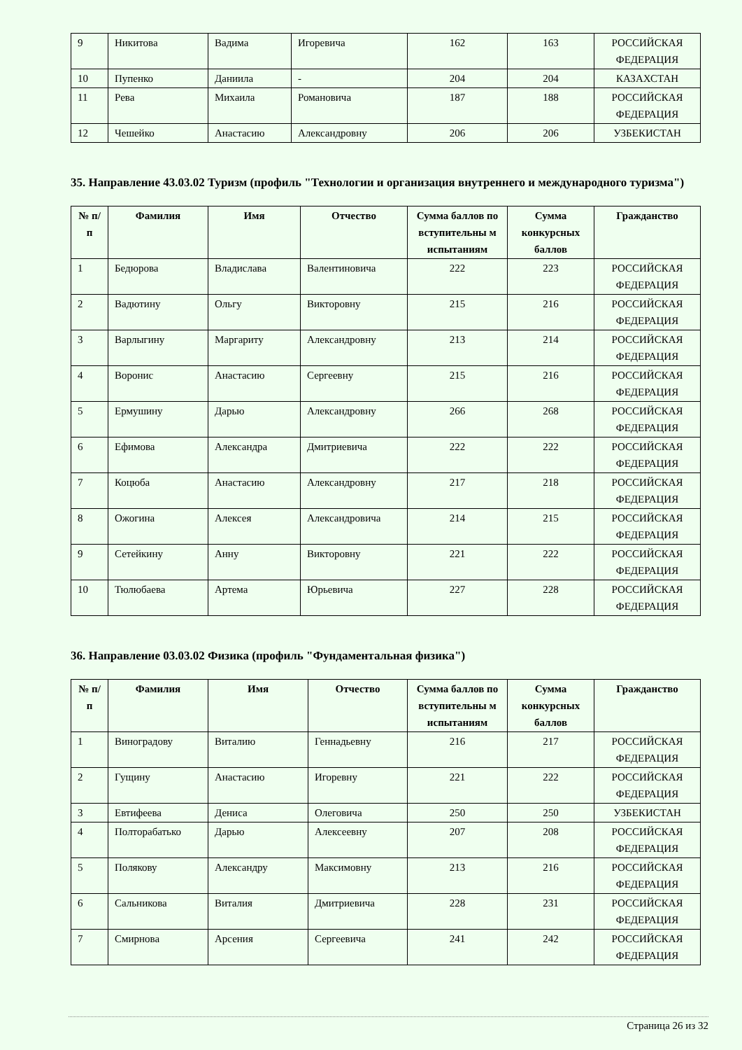| 9 | Никитова | Вадима | Игоревича | 162 | 163 | РОССИЙСКАЯ ФЕДЕРАЦИЯ |
| 10 | Пупенко | Даниила | - | 204 | 204 | КАЗАХСТАН |
| 11 | Рева | Михаила | Романовича | 187 | 188 | РОССИЙСКАЯ ФЕДЕРАЦИЯ |
| 12 | Чешейко | Анастасию | Александровну | 206 | 206 | УЗБЕКИСТАН |
35. Направление 43.03.02 Туризм (профиль "Технологии и организация внутреннего и международного туризма")
| № п/п | Фамилия | Имя | Отчество | Сумма баллов по вступительны м испытаниям | Сумма конкурсных баллов | Гражданство |
| --- | --- | --- | --- | --- | --- | --- |
| 1 | Бедюрова | Владислава | Валентиновича | 222 | 223 | РОССИЙСКАЯ ФЕДЕРАЦИЯ |
| 2 | Вадютину | Ольгу | Викторовну | 215 | 216 | РОССИЙСКАЯ ФЕДЕРАЦИЯ |
| 3 | Варлыгину | Маргариту | Александровну | 213 | 214 | РОССИЙСКАЯ ФЕДЕРАЦИЯ |
| 4 | Воронис | Анастасию | Сергеевну | 215 | 216 | РОССИЙСКАЯ ФЕДЕРАЦИЯ |
| 5 | Ермушину | Дарью | Александровну | 266 | 268 | РОССИЙСКАЯ ФЕДЕРАЦИЯ |
| 6 | Ефимова | Александра | Дмитриевича | 222 | 222 | РОССИЙСКАЯ ФЕДЕРАЦИЯ |
| 7 | Коцюба | Анастасию | Александровну | 217 | 218 | РОССИЙСКАЯ ФЕДЕРАЦИЯ |
| 8 | Ожогина | Алексея | Александровича | 214 | 215 | РОССИЙСКАЯ ФЕДЕРАЦИЯ |
| 9 | Сетейкину | Анну | Викторовну | 221 | 222 | РОССИЙСКАЯ ФЕДЕРАЦИЯ |
| 10 | Тюлюбаева | Артема | Юрьевича | 227 | 228 | РОССИЙСКАЯ ФЕДЕРАЦИЯ |
36. Направление 03.03.02 Физика (профиль "Фундаментальная физика")
| № п/п | Фамилия | Имя | Отчество | Сумма баллов по вступительны м испытаниям | Сумма конкурсных баллов | Гражданство |
| --- | --- | --- | --- | --- | --- | --- |
| 1 | Виноградову | Виталию | Геннадьевну | 216 | 217 | РОССИЙСКАЯ ФЕДЕРАЦИЯ |
| 2 | Гущину | Анастасию | Игоревну | 221 | 222 | РОССИЙСКАЯ ФЕДЕРАЦИЯ |
| 3 | Евтифеева | Дениса | Олеговича | 250 | 250 | УЗБЕКИСТАН |
| 4 | Полторабатько | Дарью | Алексеевну | 207 | 208 | РОССИЙСКАЯ ФЕДЕРАЦИЯ |
| 5 | Полякову | Александру | Максимовну | 213 | 216 | РОССИЙСКАЯ ФЕДЕРАЦИЯ |
| 6 | Сальникова | Виталия | Дмитриевича | 228 | 231 | РОССИЙСКАЯ ФЕДЕРАЦИЯ |
| 7 | Смирнова | Арсения | Сергеевича | 241 | 242 | РОССИЙСКАЯ ФЕДЕРАЦИЯ |
Страница 26 из 32